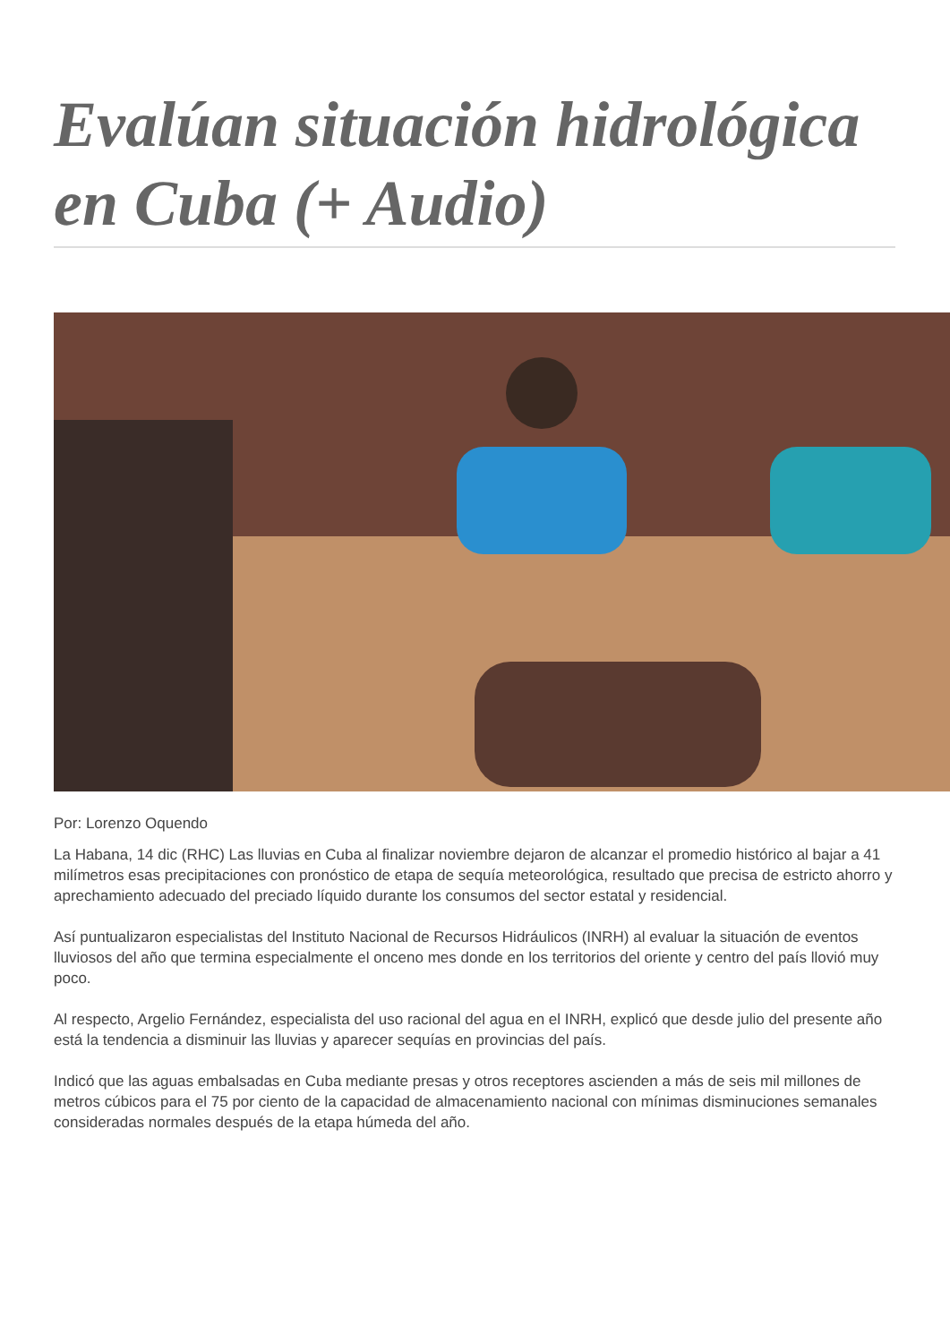Evalúan situación hidrológica en Cuba (+ Audio)
Por: Lorenzo Oquendo
La Habana, 14 dic (RHC) Las lluvias en Cuba al finalizar noviembre dejaron de alcanzar el promedio histórico al bajar a 41 milímetros esas precipitaciones con pronóstico de etapa de sequía meteorológica, resultado que precisa de estricto ahorro y aprechamiento adecuado del preciado líquido durante los consumos del sector estatal y residencial.
Así puntualizaron especialistas del Instituto Nacional de Recursos Hidráulicos (INRH) al evaluar la situación de eventos lluviosos del año que termina especialmente el onceno mes donde en los territorios del oriente y centro del país llovió muy poco.
Al respecto, Argelio Fernández, especialista del uso racional del agua en el INRH, explicó que desde julio del presente año está la tendencia a disminuir las lluvias y aparecer sequías en provincias del país.
Indicó que las aguas embalsadas en Cuba mediante presas y otros receptores ascienden a más de seis mil millones de metros cúbicos para el 75 por ciento de la capacidad de almacenamiento nacional con mínimas disminuciones semanales consideradas normales después de la etapa húmeda del año.